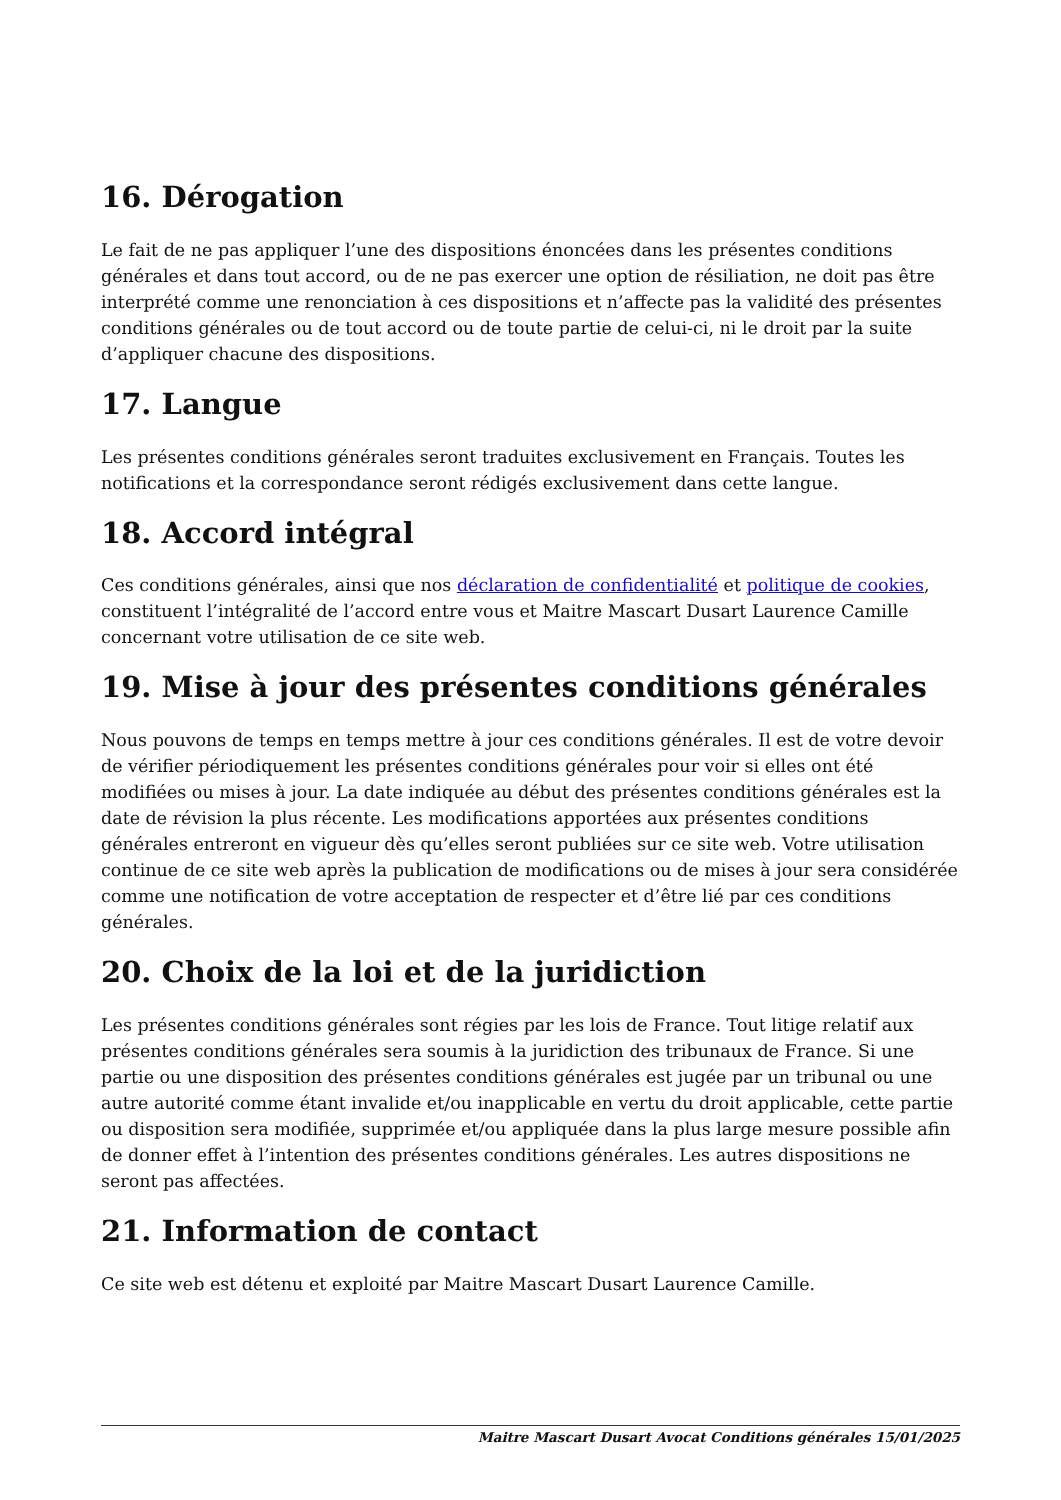16. Dérogation
Le fait de ne pas appliquer l’une des dispositions énoncées dans les présentes conditions générales et dans tout accord, ou de ne pas exercer une option de résiliation, ne doit pas être interprété comme une renonciation à ces dispositions et n’affecte pas la validité des présentes conditions générales ou de tout accord ou de toute partie de celui-ci, ni le droit par la suite d’appliquer chacune des dispositions.
17. Langue
Les présentes conditions générales seront traduites exclusivement en Français. Toutes les notifications et la correspondance seront rédigés exclusivement dans cette langue.
18. Accord intégral
Ces conditions générales, ainsi que nos déclaration de confidentialité et politique de cookies, constituent l’intégralité de l’accord entre vous et Maitre Mascart Dusart Laurence Camille concernant votre utilisation de ce site web.
19. Mise à jour des présentes conditions générales
Nous pouvons de temps en temps mettre à jour ces conditions générales. Il est de votre devoir de vérifier périodiquement les présentes conditions générales pour voir si elles ont été modifiées ou mises à jour. La date indiquée au début des présentes conditions générales est la date de révision la plus récente. Les modifications apportées aux présentes conditions générales entreront en vigueur dès qu’elles seront publiées sur ce site web. Votre utilisation continue de ce site web après la publication de modifications ou de mises à jour sera considérée comme une notification de votre acceptation de respecter et d’être lié par ces conditions générales.
20. Choix de la loi et de la juridiction
Les présentes conditions générales sont régies par les lois de France. Tout litige relatif aux présentes conditions générales sera soumis à la juridiction des tribunaux de France. Si une partie ou une disposition des présentes conditions générales est jugée par un tribunal ou une autre autorité comme étant invalide et/ou inapplicable en vertu du droit applicable, cette partie ou disposition sera modifiée, supprimée et/ou appliquée dans la plus large mesure possible afin de donner effet à l’intention des présentes conditions générales. Les autres dispositions ne seront pas affectées.
21. Information de contact
Ce site web est détenu et exploité par Maitre Mascart Dusart Laurence Camille.
Maitre Mascart Dusart Avocat Conditions générales 15/01/2025